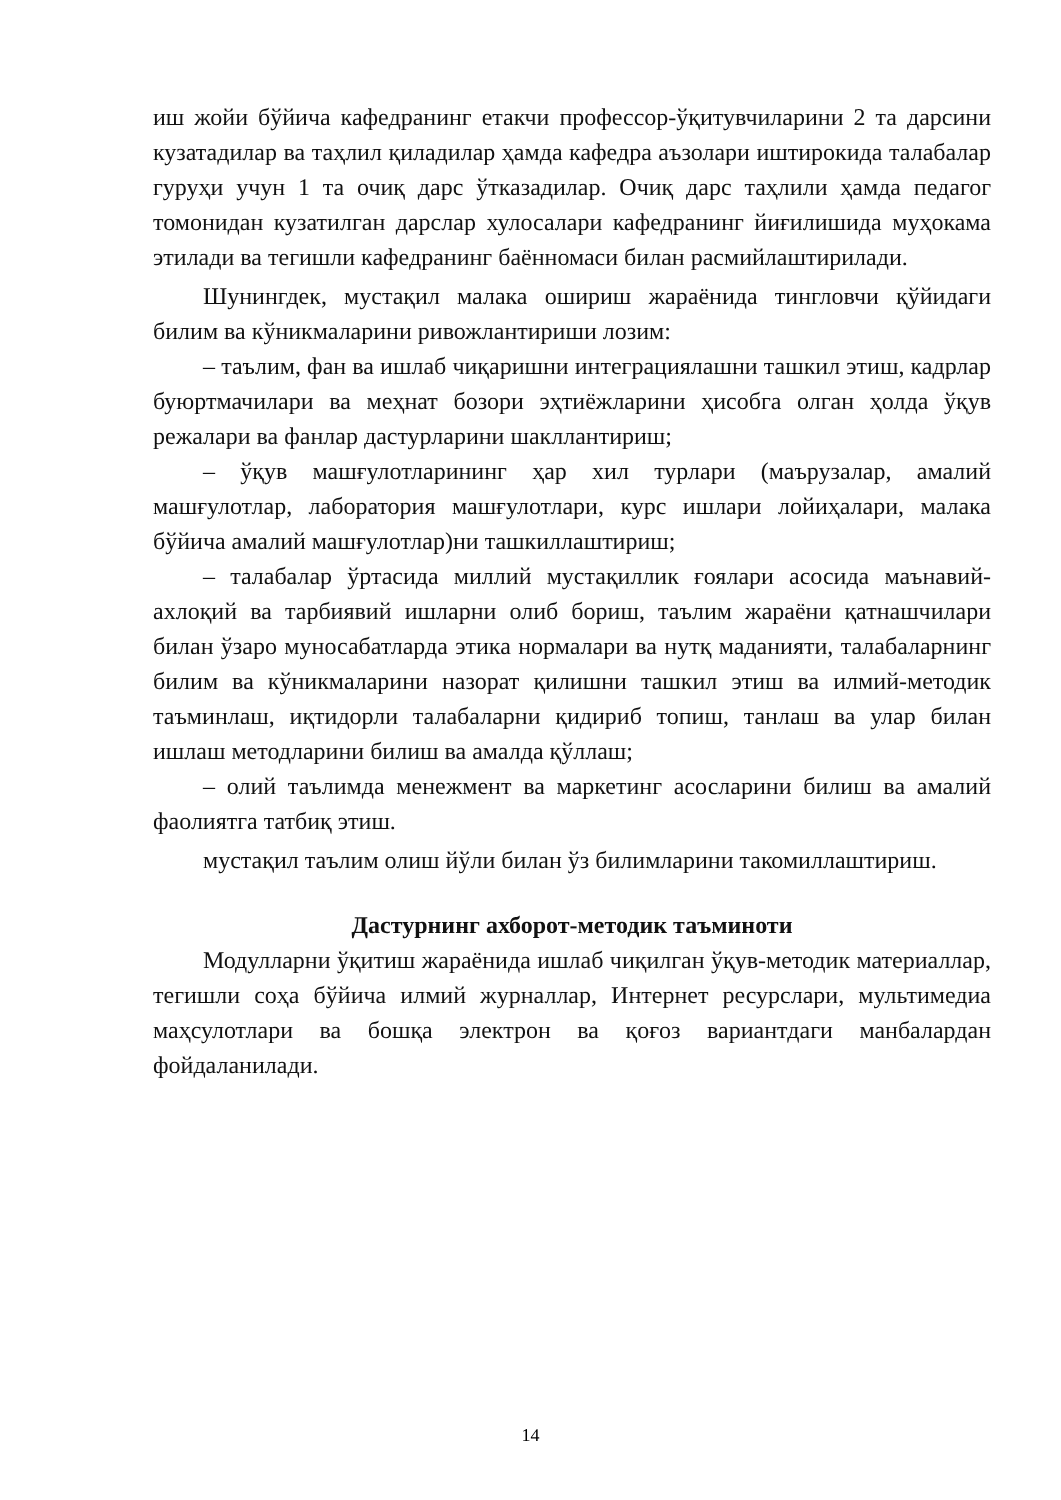иш жойи бўйича кафедранинг етакчи профессор-ўқитувчиларини 2 та дарсини кузатадилар ва таҳлил қиладилар ҳамда кафедра аъзолари иштирокида талабалар гуруҳи учун 1 та очиқ дарс ўтказадилар. Очиқ дарс таҳлили ҳамда педагог томонидан кузатилган дарслар хулосалари кафедранинг йиғилишида муҳокама этилади ва тегишли кафедранинг баённомаси билан расмийлаштирилади.
Шунингдек, мустақил малака ошириш жараёнида тингловчи қўйидаги билим ва кўникмаларини ривожлантириши лозим:
– таълим, фан ва ишлаб чиқаришни интеграциялашни ташкил этиш, кадрлар буюртмачилари ва меҳнат бозори эҳтиёжларини ҳисобга олган ҳолда ўқув режалари ва фанлар дастурларини шакллантириш;
– ўқув машғулотларининг ҳар хил турлари (маърузалар, амалий машғулотлар, лаборатория машғулотлари, курс ишлари лойиҳалари, малака бўйича амалий машғулотлар)ни ташкиллаштириш;
– талабалар ўртасида миллий мустақиллик ғоялари асосида маънавий-ахлоқий ва тарбиявий ишларни олиб бориш, таълим жараёни қатнашчилари билан ўзаро муносабатларда этика нормалари ва нутқ маданияти, талабаларнинг билим ва кўникмаларини назорат қилишни ташкил этиш ва илмий-методик таъминлаш, иқтидорли талабаларни қидириб топиш, танлаш ва улар билан ишлаш методларини билиш ва амалда қўллаш;
– олий таълимда менежмент ва маркетинг асосларини билиш ва амалий фаолиятга татбиқ этиш.
мустақил таълим олиш йўли билан ўз билимларини такомиллаштириш.
Дастурнинг ахборот-методик таъминоти
Модулларни ўқитиш жараёнида ишлаб чиқилган ўқув-методик материаллар, тегишли соҳа бўйича илмий журналлар, Интернет ресурслари, мультимедиа маҳсулотлари ва бошқа электрон ва қоғоз вариантдаги манбалардан фойдаланилади.
14